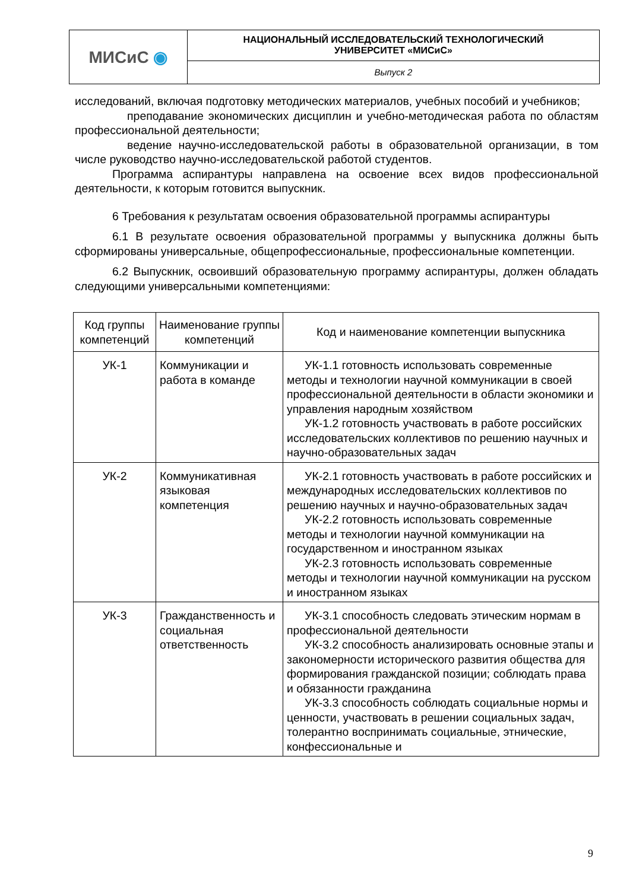| МИСиС ◉ | НАЦИОНАЛЬНЫЙ ИССЛЕДОВАТЕЛЬСКИЙ ТЕХНОЛОГИЧЕСКИЙ УНИВЕРСИТЕТ «МИСиС» |
| | Выпуск 2 |
исследований, включая подготовку методических материалов, учебных пособий и учебников;
преподавание экономических дисциплин и учебно-методическая работа по областям профессиональной деятельности;
ведение научно-исследовательской работы в образовательной организации, в том числе руководство научно-исследовательской работой студентов.
Программа аспирантуры направлена на освоение всех видов профессиональной деятельности, к которым готовится выпускник.
6 Требования к результатам освоения образовательной программы аспирантуры
6.1 В результате освоения образовательной программы у выпускника должны быть сформированы универсальные, общепрофессиональные, профессиональные компетенции.
6.2 Выпускник, освоивший образовательную программу аспирантуры, должен обладать следующими универсальными компетенциями:
| Код группы компетенций | Наименование группы компетенций | Код и наименование компетенции выпускника |
| --- | --- | --- |
| УК-1 | Коммуникации и работа в команде | УК-1.1 готовность использовать современные методы и технологии научной коммуникации в своей профессиональной деятельности в области экономики и управления народным хозяйством УК-1.2 готовность участвовать в работе российских исследовательских коллективов по решению научных и научно-образовательных задач |
| УК-2 | Коммуникативная языковая компетенция | УК-2.1 готовность участвовать в работе российских и международных исследовательских коллективов по решению научных и научно-образовательных задач УК-2.2 готовность использовать современные методы и технологии научной коммуникации на государственном и иностранном языках УК-2.3 готовность использовать современные методы и технологии научной коммуникации на русском и иностранном языках |
| УК-3 | Гражданственность и социальная ответственность | УК-3.1 способность следовать этическим нормам в профессиональной деятельности УК-3.2 способность анализировать основные этапы и закономерности исторического развития общества для формирования гражданской позиции; соблюдать права и обязанности гражданина УК-3.3 способность соблюдать социальные нормы и ценности, участвовать в решении социальных задач, толерантно воспринимать социальные, этнические, конфессиональные и |
9